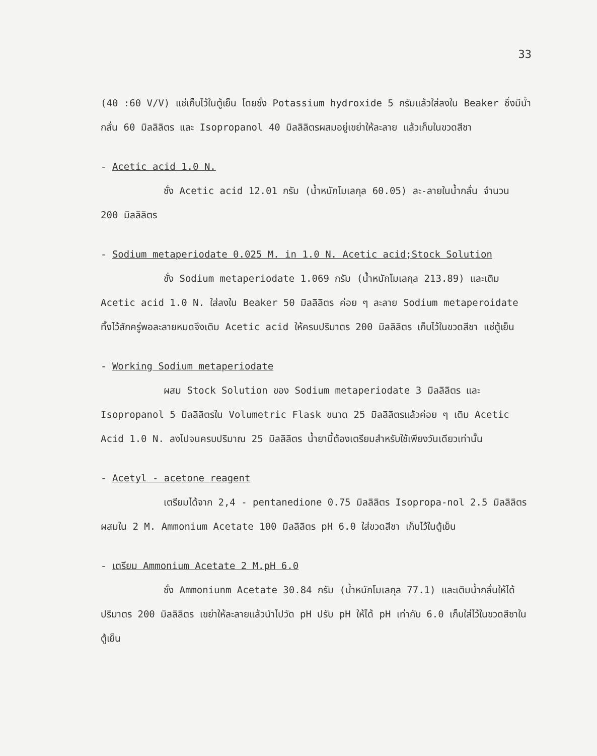33
(40 :60 V/V) แช่เก็บไว้ในตู้เย็น โดยชั่ง Potassium hydroxide 5 กรัมแล้วใส่ลงใน Beaker ซึ่งมีน้ำกลั่น 60 มิลลิลิตร และ Isopropanol 40 มิลลิลิตรผสมอยู่เขย่าให้ละลาย แล้วเก็บในขวดสีชา
- Acetic acid 1.0 N.
ชั่ง Acetic acid 12.01 กรัม (น้ำหนักโมเลกุล 60.05) ละ-ลายในน้ำกลั่น จำนวน 200 มิลลิลิตร
- Sodium metaperiodate 0.025 M. in 1.0 N. Acetic acid;Stock Solution
ชั่ง Sodium metaperiodate 1.069 กรัม (น้ำหนักโมเลกุล 213.89) และเติม Acetic acid 1.0 N. ใส่ลงใน Beaker 50 มิลลิลิตร ค่อย ๆ ละลาย Sodium metaperoidate ทิ้งไว้สักครู่พอละลายหมดจึงเติม Acetic acid ให้ครบปริมาตร 200 มิลลิลิตร เก็บไว้ในขวดสีชา แช่ตู้เย็น
- Working Sodium metaperiodate
ผสม Stock Solution ของ Sodium metaperiodate 3 มิลลิลิตร และ Isopropanol 5 มิลลิลิตรใน Volumetric Flask ขนาด 25 มิลลิลิตรแล้วค่อย ๆ เติม Acetic Acid 1.0 N. ลงไปจนครบปริมาณ 25 มิลลิลิตร น้ำยานี้ต้องเตรียมสำหรับใช้เพียงวันเดียวเท่านั้น
- Acetyl - acetone reagent
เตรียมได้จาก 2,4 - pentanedione 0.75 มิลลิลิตร Isopropa-nol 2.5 มิลลิลิตร ผสมใน 2 M. Ammonium Acetate 100 มิลลิลิตร pH 6.0 ใส่ขวดสีชา เก็บไว้ในตู้เย็น
- เตรียม Ammonium Acetate 2 M.pH 6.0
ชั่ง Ammoniunm Acetate 30.84 กรัม (น้ำหนักโมเลกุล 77.1) และเติมน้ำกลั่นให้ได้ปริมาตร 200 มิลลิลิตร เขย่าให้ละลายแล้วนำไปวัด pH ปรับ pH ให้ได้ pH เท่ากับ 6.0 เก็บใส่ไว้ในขวดสีชาในตู้เย็น